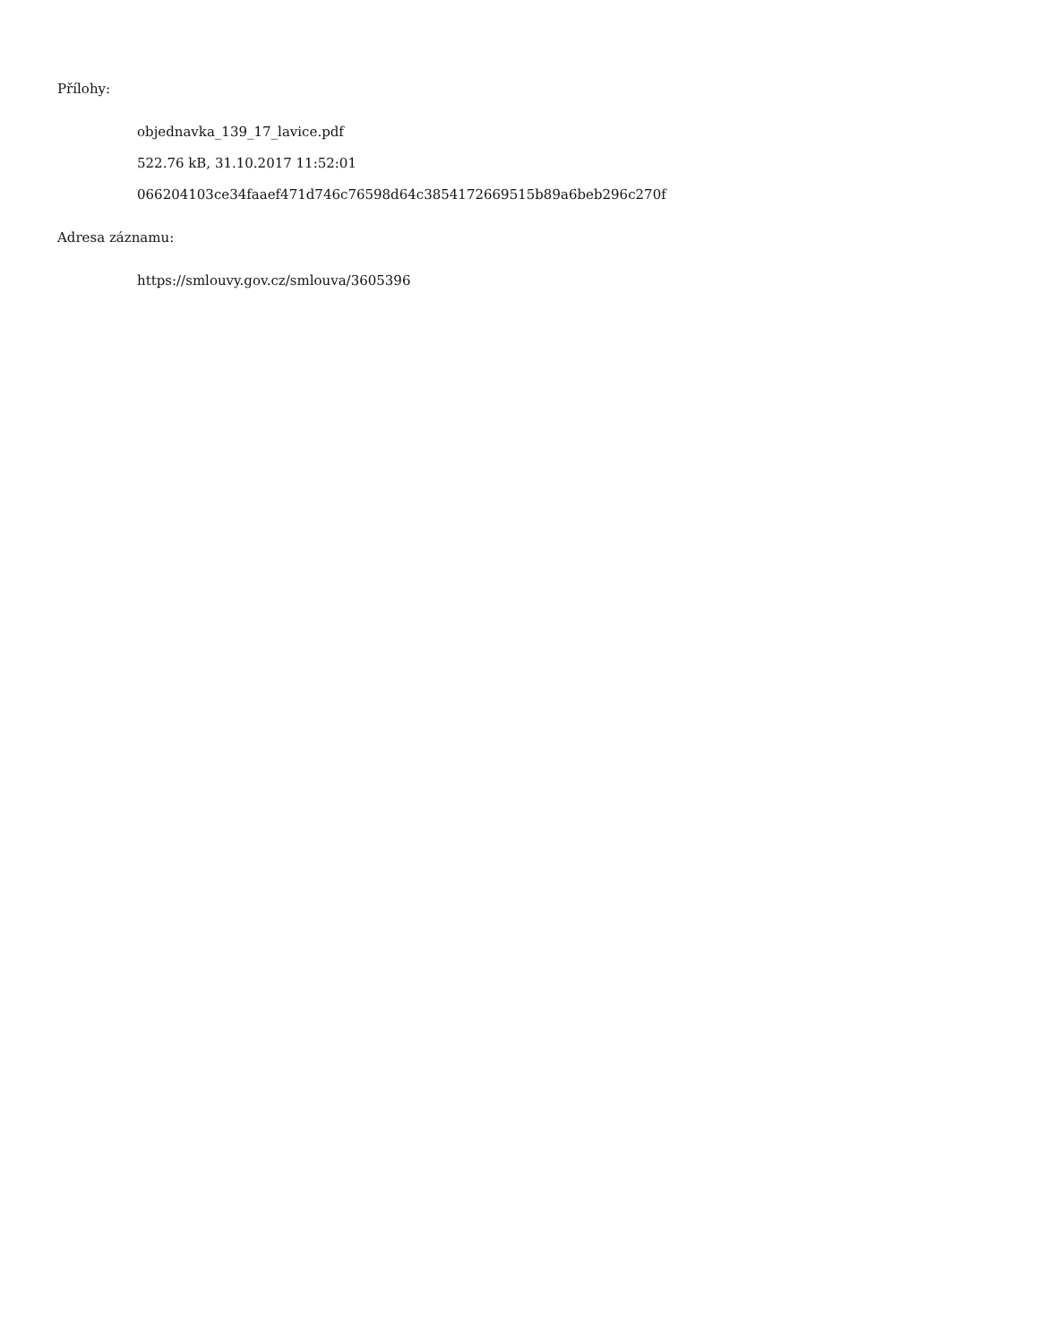Přílohy:
objednavka_139_17_lavice.pdf
522.76 kB, 31.10.2017 11:52:01
066204103ce34faaef471d746c76598d64c3854172669515b89a6beb296c270f
Adresa záznamu:
https://smlouvy.gov.cz/smlouva/3605396